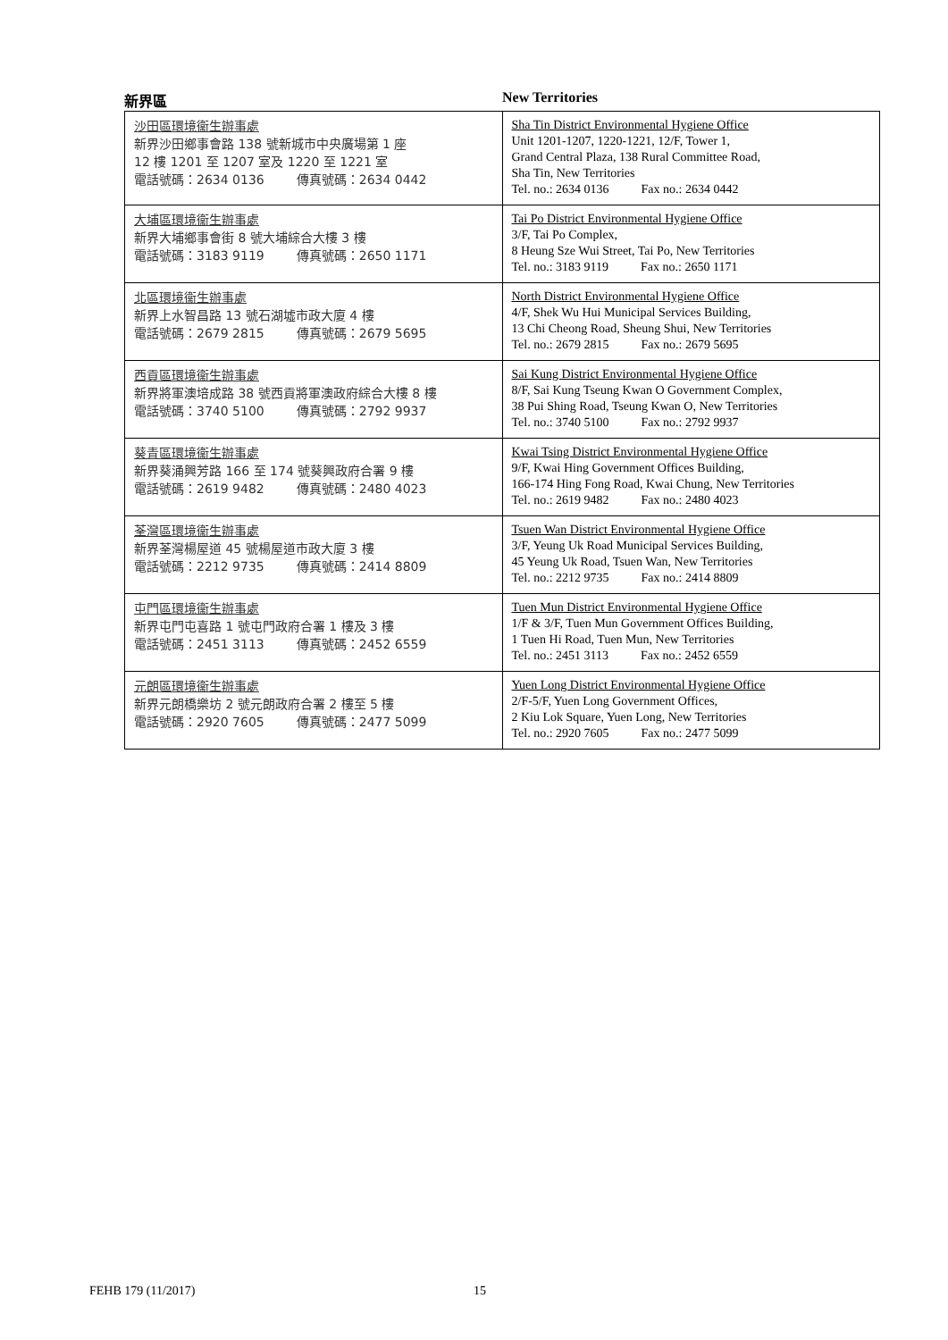新界區 New Territories
| 沙田區環境衞生辦事處 新界沙田鄉事會路 138 號新城市中央廣場第 1 座 12 樓 1201 至 1207 室及 1220 至 1221 室 電話號碼：2634 0136 傳真號碼：2634 0442 | Sha Tin District Environmental Hygiene Office Unit 1201-1207, 1220-1221, 12/F, Tower 1, Grand Central Plaza, 138 Rural Committee Road, Sha Tin, New Territories Tel. no.: 2634 0136 Fax no.: 2634 0442 |
| 大埔區環境衞生辦事處 新界大埔鄉事會街 8 號大埔綜合大樓 3 樓 電話號碼：3183 9119 傳真號碼：2650 1171 | Tai Po District Environmental Hygiene Office 3/F, Tai Po Complex, 8 Heung Sze Wui Street, Tai Po, New Territories Tel. no.: 3183 9119 Fax no.: 2650 1171 |
| 北區環境衞生辦事處 新界上水智昌路 13 號石湖墟市政大廈 4 樓 電話號碼：2679 2815 傳真號碼：2679 5695 | North District Environmental Hygiene Office 4/F, Shek Wu Hui Municipal Services Building, 13 Chi Cheong Road, Sheung Shui, New Territories Tel. no.: 2679 2815 Fax no.: 2679 5695 |
| 西貢區環境衞生辦事處 新界將軍澳培成路 38 號西貢將軍澳政府綜合大樓 8 樓 電話號碼：3740 5100 傳真號碼：2792 9937 | Sai Kung District Environmental Hygiene Office 8/F, Sai Kung Tseung Kwan O Government Complex, 38 Pui Shing Road, Tseung Kwan O, New Territories Tel. no.: 3740 5100 Fax no.: 2792 9937 |
| 葵青區環境衞生辦事處 新界葵涌興芳路 166 至 174 號葵興政府合署 9 樓 電話號碼：2619 9482 傳真號碼：2480 4023 | Kwai Tsing District Environmental Hygiene Office 9/F, Kwai Hing Government Offices Building, 166-174 Hing Fong Road, Kwai Chung, New Territories Tel. no.: 2619 9482 Fax no.: 2480 4023 |
| 荃灣區環境衞生辦事處 新界荃灣楊屋道 45 號楊屋道市政大廈 3 樓 電話號碼：2212 9735 傳真號碼：2414 8809 | Tsuen Wan District Environmental Hygiene Office 3/F, Yeung Uk Road Municipal Services Building, 45 Yeung Uk Road, Tsuen Wan, New Territories Tel. no.: 2212 9735 Fax no.: 2414 8809 |
| 屯門區環境衞生辦事處 新界屯門屯喜路 1 號屯門政府合署 1 樓及 3 樓 電話號碼：2451 3113 傳真號碼：2452 6559 | Tuen Mun District Environmental Hygiene Office 1/F & 3/F, Tuen Mun Government Offices Building, 1 Tuen Hi Road, Tuen Mun, New Territories Tel. no.: 2451 3113 Fax no.: 2452 6559 |
| 元朗區環境衞生辦事處 新界元朗橋樂坊 2 號元朗政府合署 2 樓至 5 樓 電話號碼：2920 7605 傳真號碼：2477 5099 | Yuen Long District Environmental Hygiene Office 2/F-5/F, Yuen Long Government Offices, 2 Kiu Lok Square, Yuen Long, New Territories Tel. no.: 2920 7605 Fax no.: 2477 5099 |
FEHB 179 (11/2017) 15